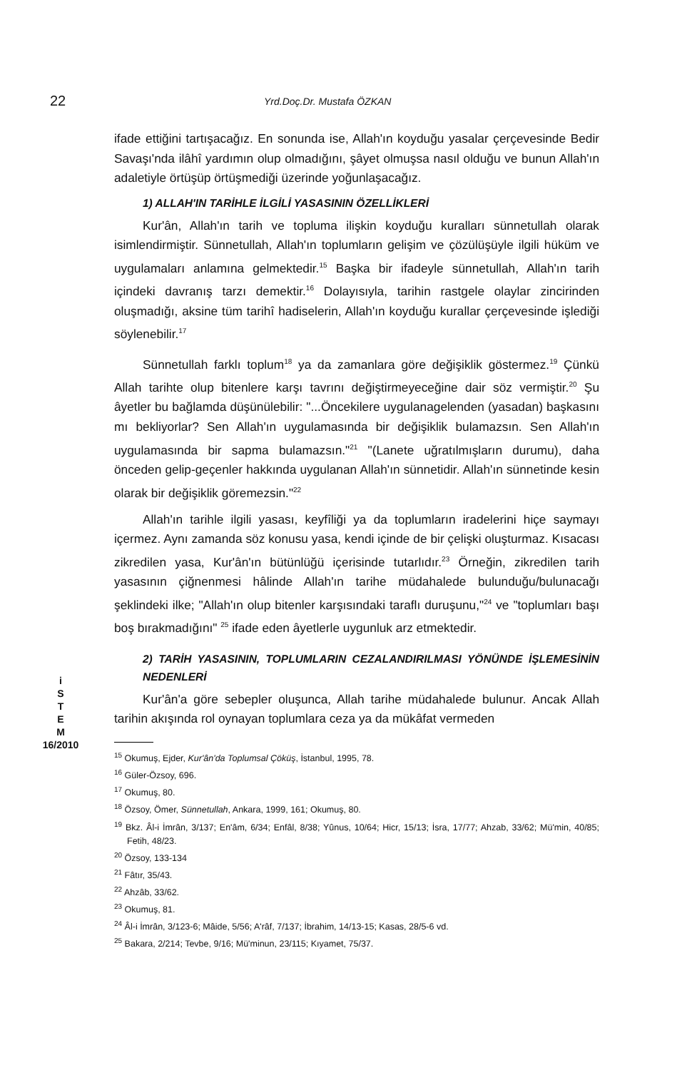22
Yrd.Doç.Dr. Mustafa ÖZKAN
ifade ettiğini tartışacağız. En sonunda ise, Allah'ın koyduğu yasalar çerçevesinde Bedir Savaşı'nda ilâhî yardımın olup olmadığını, şâyet olmuşsa nasıl olduğu ve bunun Allah'ın adaletiyle örtüşüp örtüşmediği üzerinde yoğunlaşacağız.
1) ALLAH'IN TARİHLE İLGİLİ YASASININ ÖZELLİKLERİ
Kur'ân, Allah'ın tarih ve topluma ilişkin koyduğu kuralları sünnetullah olarak isimlendirmiştir. Sünnetullah, Allah'ın toplumların gelişim ve çözülüşüyle ilgili hüküm ve uygulamaları anlamına gelmektedir.<sup>15</sup> Başka bir ifadeyle sünnetullah, Allah'ın tarih içindeki davranış tarzı demektir.<sup>16</sup> Dolayısıyla, tarihin rastgele olaylar zincirinden oluşmadığı, aksine tüm tarihî hadiselerin, Allah'ın koyduğu kurallar çerçevesinde işlediği söylenebilir.<sup>17</sup>
Sünnetullah farklı toplum<sup>18</sup> ya da zamanlara göre değişiklik göstermez.<sup>19</sup> Çünkü Allah tarihte olup bitenlere karşı tavrını değiştirmeyeceğine dair söz vermiştir.<sup>20</sup> Şu âyetler bu bağlamda düşünülebilir: "...Öncekilere uygulanagelenden (yasadan) başkasını mı bekliyorlar? Sen Allah'ın uygulamasında bir değişiklik bulamazsın. Sen Allah'ın uygulamasında bir sapma bulamazsın."<sup>21</sup> "(Lanete uğratılmışların durumu), daha önceden gelip-geçenler hakkında uygulanan Allah'ın sünnetidir. Allah'ın sünnetinde kesin olarak bir değişiklik göremezsin."<sup>22</sup>
Allah'ın tarihle ilgili yasası, keyfîliği ya da toplumların iradelerini hiçe saymayı içermez. Aynı zamanda söz konusu yasa, kendi içinde de bir çelişki oluşturmaz. Kısacası zikredilen yasa, Kur'ân'ın bütünlüğü içerisinde tutarlıdır.<sup>23</sup> Örneğin, zikredilen tarih yasasının çiğnenmesi hâlinde Allah'ın tarihe müdahalede bulunduğu/bulunacağı şeklindeki ilke; "Allah'ın olup bitenler karşısındaki taraflı duruşunu,"<sup>24</sup> ve "toplumları başı boş bırakmadığını" <sup>25</sup> ifade eden âyetlerle uygunluk arz etmektedir.
2) TARİH YASASININ, TOPLUMLARIN CEZALANDIRILMASI YÖNÜNDE İŞLEMESİNİN NEDENLERİ
i
S
T
E
M
16/2010
Kur'ân'a göre sebepler oluşunca, Allah tarihe müdahalede bulunur. Ancak Allah tarihin akışında rol oynayan toplumlara ceza ya da mükâfat vermeden
<sup>15</sup> Okumuş, Ejder, Kur'ân'da Toplumsal Çöküş, İstanbul, 1995, 78.
<sup>16</sup> Güler-Özsoy, 696.
<sup>17</sup> Okumuş, 80.
<sup>18</sup> Özsoy, Ömer, Sünnetullah, Ankara, 1999, 161; Okumuş, 80.
<sup>19</sup> Bkz. Âl-i İmrân, 3/137; En'âm, 6/34; Enfâl, 8/38; Yûnus, 10/64; Hicr, 15/13; İsra, 17/77; Ahzab, 33/62; Mü'min, 40/85; Fetih, 48/23.
<sup>20</sup> Özsoy, 133-134
<sup>21</sup> Fâtır, 35/43.
<sup>22</sup> Ahzâb, 33/62.
<sup>23</sup> Okumuş, 81.
<sup>24</sup> Âl-i İmrân, 3/123-6; Mâide, 5/56; A'râf, 7/137; İbrahim, 14/13-15; Kasas, 28/5-6 vd.
<sup>25</sup> Bakara, 2/214; Tevbe, 9/16; Mü'minun, 23/115; Kıyamet, 75/37.